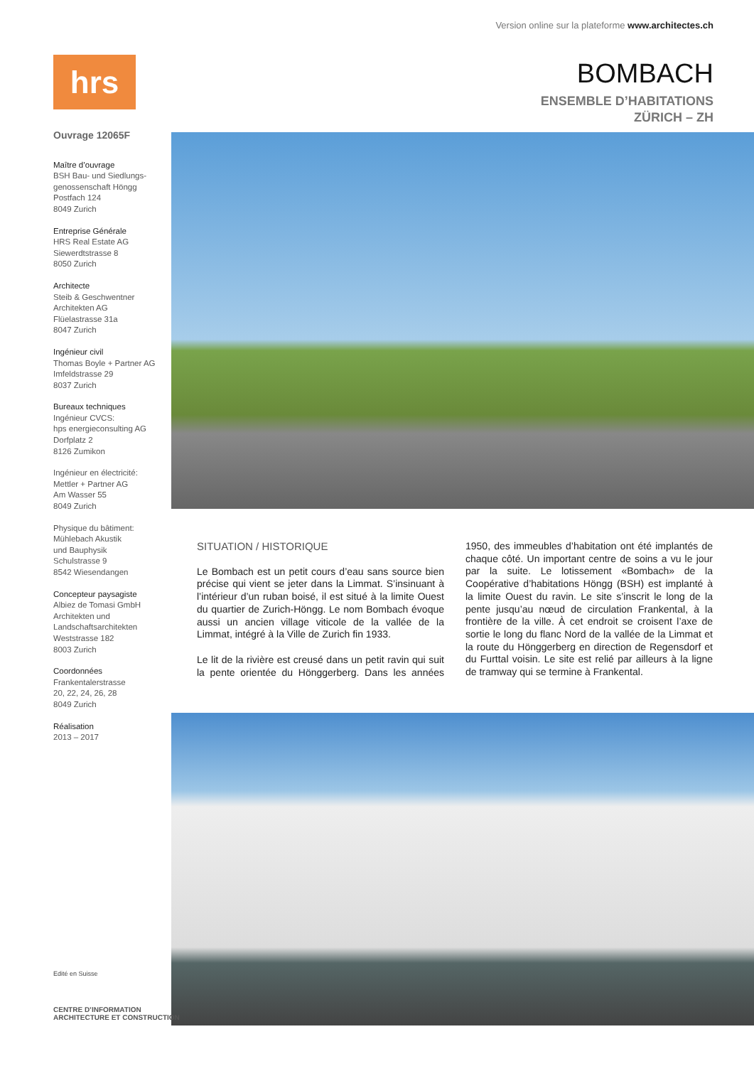Version online sur la plateforme www.architectes.ch
hrs
BOMBACH
ENSEMBLE D’HABITATIONS
ZÜRICH – ZH
Ouvrage 12065F
Maître d’ouvrage
BSH Bau- und Siedlungs-genossenschaft Höngg
Postfach 124
8049 Zurich
Entreprise Générale
HRS Real Estate AG
Siewerdtstrasse 8
8050 Zurich
Architecte
Steib & Geschwentner Architekten AG
Flüelastrasse 31a
8047 Zurich
Ingénieur civil
Thomas Boyle + Partner AG
Imfeldstrasse 29
8037 Zurich
Bureaux techniques
Ingénieur CVCS:
hps energieconsulting AG
Dorfplatz 2
8126 Zumikon
Ingénieur en électricité:
Mettler + Partner AG
Am Wasser 55
8049 Zurich
Physique du bâtiment:
Mühlebach Akustik
und Bauphysik
Schulstrasse 9
8542 Wiesendangen
Concepteur paysagiste
Albiez de Tomasi GmbH
Architekten und Landschaftsarchitekten
Weststrasse 182
8003 Zurich
Coordonnées
Frankentalerstrasse
20, 22, 24, 26, 28
8049 Zurich
Réalisation
2013 – 2017
SITUATION / HISTORIQUE
Le Bombach est un petit cours d’eau sans source bien précise qui vient se jeter dans la Limmat. S’insinuant à l’intérieur d’un ruban boisé, il est situé à la limite Ouest du quartier de Zurich-Höngg. Le nom Bombach évoque aussi un ancien village viticole de la vallée de la Limmat, intégré à la Ville de Zurich fin 1933.
Le lit de la rivière est creusé dans un petit ravin qui suit la pente orientée du Hönggerberg. Dans les années 1950, des immeubles d’habitation ont été implantés de chaque côté. Un important centre de soins a vu le jour par la suite. Le lotissement «Bombach» de la Coopérative d’habitations Höngg (BSH) est implanté à la limite Ouest du ravin. Le site s’inscrit le long de la pente jusqu’au nœud de circulation Frankental, à la frontière de la ville. À cet endroit se croisent l’axe de sortie le long du flanc Nord de la vallée de la Limmat et la route du Hönggerberg en direction de Regensdorf et du Furttal voisin. Le site est relié par ailleurs à la ligne de tramway qui se termine à Frankental.
Edité en Suisse
CENTRE D’INFORMATION
ARCHITECTURE ET CONSTRUCTION